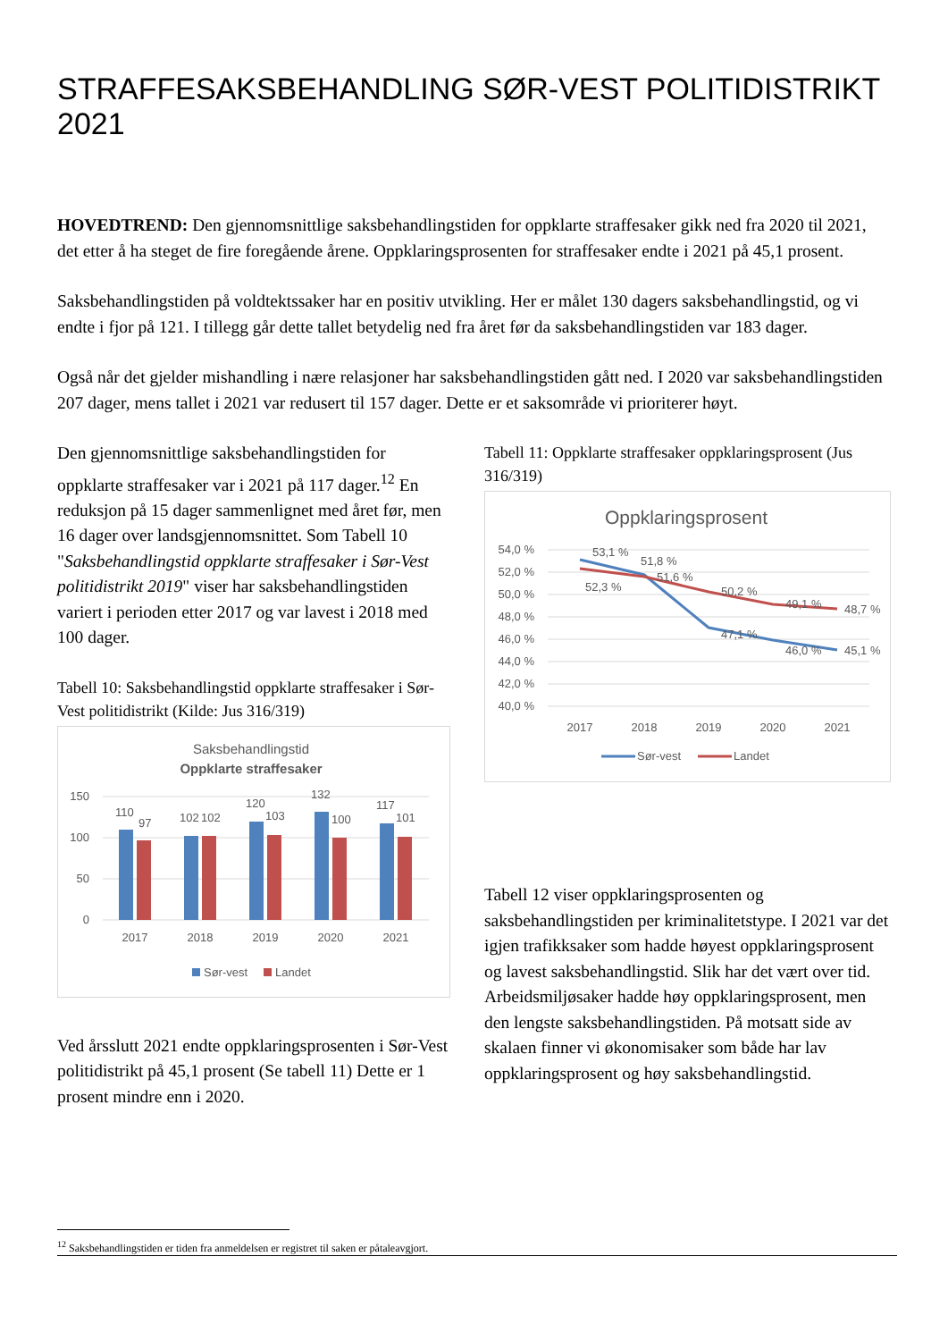STRAFFESAKSBEHANDLING SØR-VEST POLITIDISTRIKT 2021
HOVEDTREND: Den gjennomsnittlige saksbehandlingstiden for oppklarte straffesaker gikk ned fra 2020 til 2021, det etter å ha steget de fire foregående årene. Oppklaringsprosenten for straffesaker endte i 2021 på 45,1 prosent.
Saksbehandlingstiden på voldtektssaker har en positiv utvikling. Her er målet 130 dagers saksbehandlingstid, og vi endte i fjor på 121. I tillegg går dette tallet betydelig ned fra året før da saksbehandlingstiden var 183 dager.
Også når det gjelder mishandling i nære relasjoner har saksbehandlingstiden gått ned. I 2020 var saksbehandlingstiden 207 dager, mens tallet i 2021 var redusert til 157 dager. Dette er et saksområde vi prioriterer høyt.
Den gjennomsnittlige saksbehandlingstiden for oppklarte straffesaker var i 2021 på 117 dager.<sup>12</sup> En reduksjon på 15 dager sammenlignet med året før, men 16 dager over landsgjennomsnittet. Som Tabell 10 "Saksbehandlingstid oppklarte straffesaker i Sør-Vest politidistrikt 2019" viser har saksbehandlingstiden variert i perioden etter 2017 og var lavest i 2018 med 100 dager.
Tabell 10: Saksbehandlingstid oppklarte straffesaker i Sør-Vest politidistrikt (Kilde: Jus 316/319)
Saksbehandlingstid
Oppklarte straffesaker
150
100
50
0
110
97
102
102
120
103
132
100
117
101
2017
2018
2019
2020
2021
Sør-vest
Landet
Ved årsslutt 2021 endte oppklaringsprosenten i Sør-Vest politidistrikt på 45,1 prosent (Se tabell 11) Dette er 1 prosent mindre enn i 2020.
Tabell 11: Oppklarte straffesaker oppklaringsprosent (Jus 316/319)
Oppklaringsprosent
54,0 %
52,0 %
50,0 %
48,0 %
46,0 %
44,0 %
42,0 %
40,0 %
53,1 %
51,8 %
52,3 %
51,6 %
50,2 %
49,1 %
48,7 %
47,1 %
46,0 %
45,1 %
2017
2018
2019
2020
2021
Sør-vest
Landet
Tabell 12 viser oppklaringsprosenten og saksbehandlingstiden per kriminalitetstype. I 2021 var det igjen trafikksaker som hadde høyest oppklaringsprosent og lavest saksbehandlingstid. Slik har det vært over tid. Arbeidsmiljøsaker hadde høy oppklaringsprosent, men den lengste saksbehandlingstiden. På motsatt side av skalaen finner vi økonomisaker som både har lav oppklaringsprosent og høy saksbehandlingstid.
<sup>12</sup> Saksbehandlingstiden er tiden fra anmeldelsen er registret til saken er påtaleavgjort.